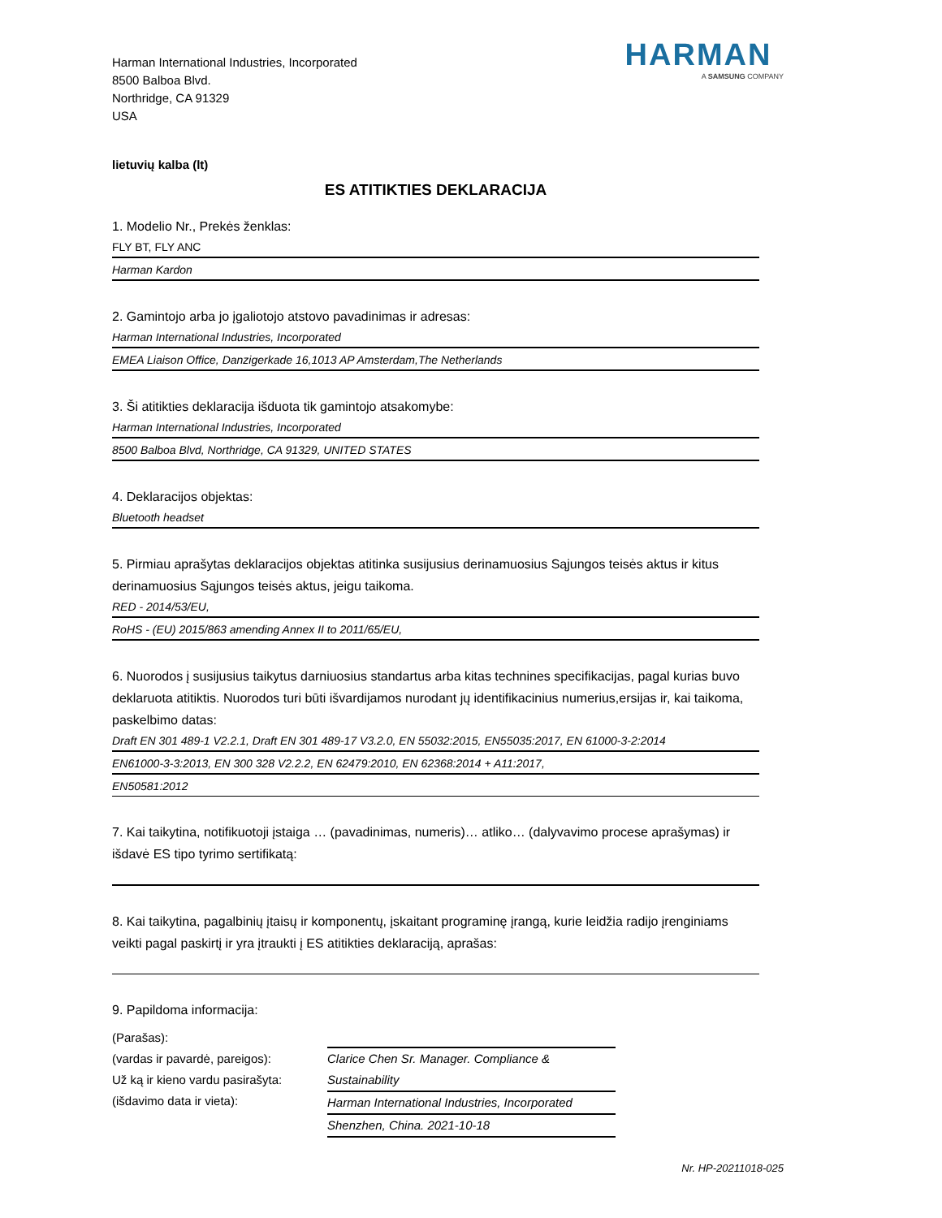Harman International Industries, Incorporated
8500 Balboa Blvd.
Northridge, CA 91329
USA
HARMAN
A SAMSUNG COMPANY
lietuvių kalba (lt)
ES ATITIKTIES DEKLARACIJA
1. Modelio Nr., Prekės ženklas:
FLY BT, FLY ANC
Harman Kardon
2. Gamintojo arba jo įgaliotojo atstovo pavadinimas ir adresas:
Harman International Industries, Incorporated
EMEA Liaison Office, Danzigerkade 16,1013 AP Amsterdam,The Netherlands
3. Ši atitikties deklaracija išduota tik gamintojo atsakomybe:
Harman International Industries, Incorporated
8500 Balboa Blvd, Northridge, CA 91329, UNITED STATES
4. Deklaracijos objektas:
Bluetooth headset
5. Pirmiau aprašytas deklaracijos objektas atitinka susijusius derinamuosius Sąjungos teisės aktus ir kitus derinamuosius Sąjungos teisės aktus, jeigu taikoma.
RED - 2014/53/EU,
RoHS - (EU) 2015/863 amending Annex II to 2011/65/EU,
6. Nuorodos į susijusius taikytus darniuosius standartus arba kitas technines specifikacijas, pagal kurias buvo deklaruota atitiktis. Nuorodos turi būti išvardijamos nurodant jų identifikacinius numerius,ersijas ir, kai taikoma, paskelbimo datas:
Draft EN 301 489-1 V2.2.1, Draft EN 301 489-17 V3.2.0, EN 55032:2015, EN55035:2017, EN 61000-3-2:2014
EN61000-3-3:2013, EN 300 328 V2.2.2, EN 62479:2010, EN 62368:2014 + A11:2017,
EN50581:2012
7. Kai taikytina, notifikuotoji įstaiga … (pavadinimas, numeris)… atliko… (dalyvavimo procese aprašymas) ir išdavė ES tipo tyrimo sertifikatą:
8. Kai taikytina, pagalbinių įtaisų ir komponentų, įskaitant programinę įrangą, kurie leidžia radijo įrenginiams veikti pagal paskirtį ir yra įtraukti į ES atitikties deklaraciją, aprašas:
9. Papildoma informacija:
(Parašas):
(vardas ir pavardė, pareigos):
Už ką ir kieno vardu pasirašyta:
(išdavimo data ir vieta):
Clarice Chen Sr. Manager. Compliance & Sustainability
Harman International Industries, Incorporated
Shenzhen, China. 2021-10-18
Nr. HP-20211018-025